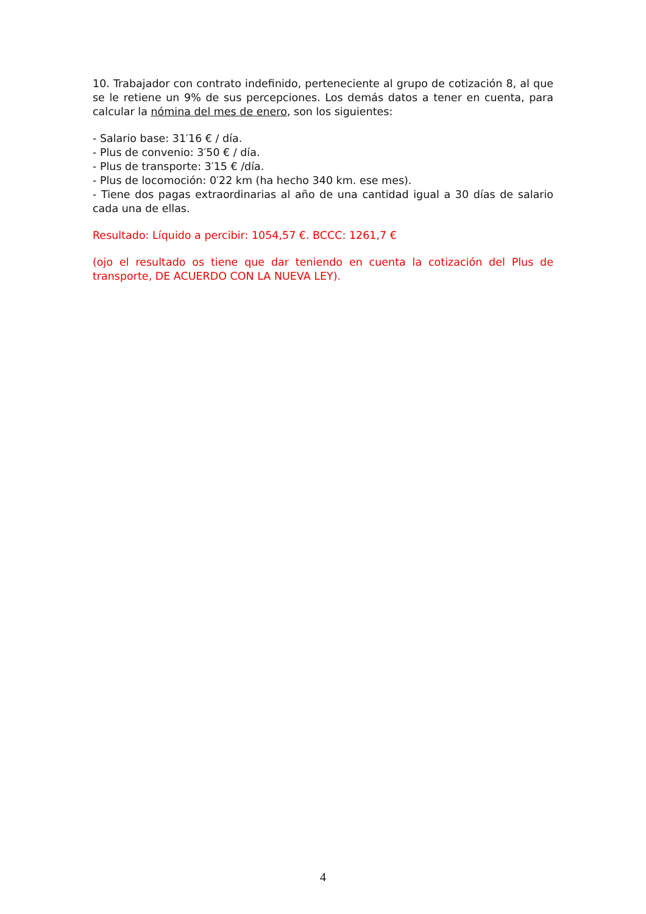10. Trabajador con contrato indefinido, perteneciente al grupo de cotización 8, al que se le retiene un 9% de sus percepciones. Los demás datos a tener en cuenta, para calcular la nómina del mes de enero, son los siguientes:
- Salario base: 31′16 € / día.
- Plus de convenio: 3′50 € / día.
- Plus de transporte: 3′15 € /día.
- Plus de locomoción: 0′22 km (ha hecho 340 km. ese mes).
- Tiene dos pagas extraordinarias al año de una cantidad igual a 30 días de salario cada una de ellas.
Resultado: Líquido a percibir: 1054,57 €. BCCC: 1261,7 €
(ojo el resultado os tiene que dar teniendo en cuenta la cotización del Plus de transporte, DE ACUERDO CON LA NUEVA LEY).
4